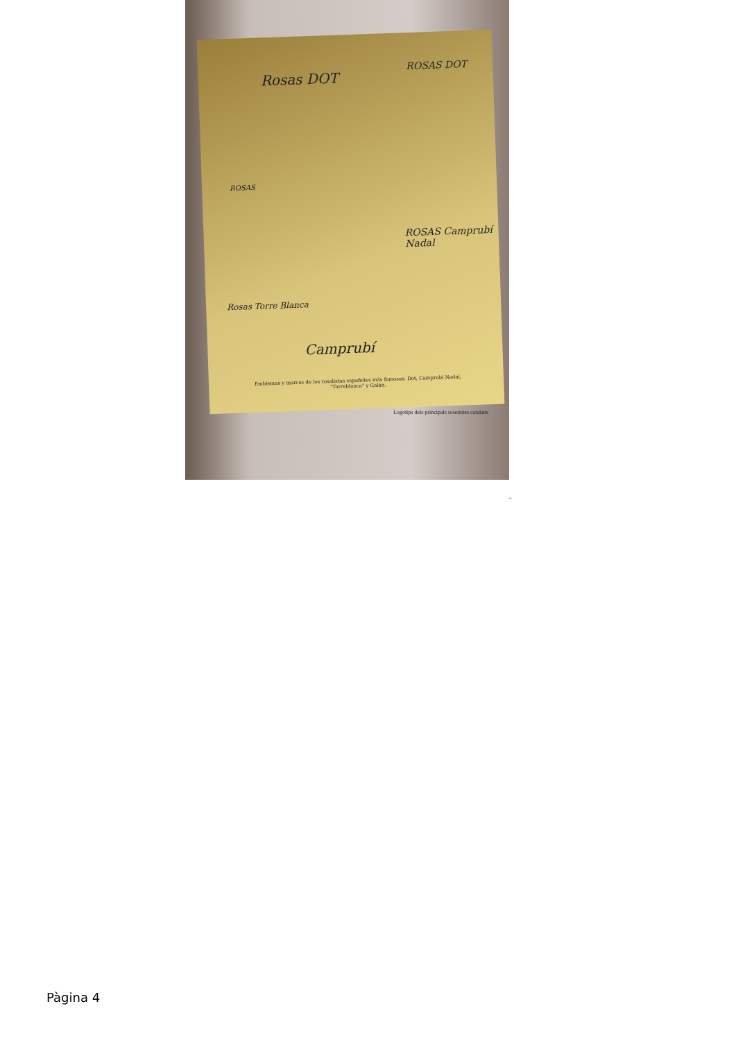Rosas DOT
ROSAS DOT
ROSAS
ROSAS Camprubí Nadal
Rosas Torre Blanca
Camprubí
Emblemas y marcas de los rosalistas españoles más famosos: Dot, Camprubí Nadal, "Torreblanca" y Galán.
Logotips dels principals roseristes catalans
–
Pàgina 4